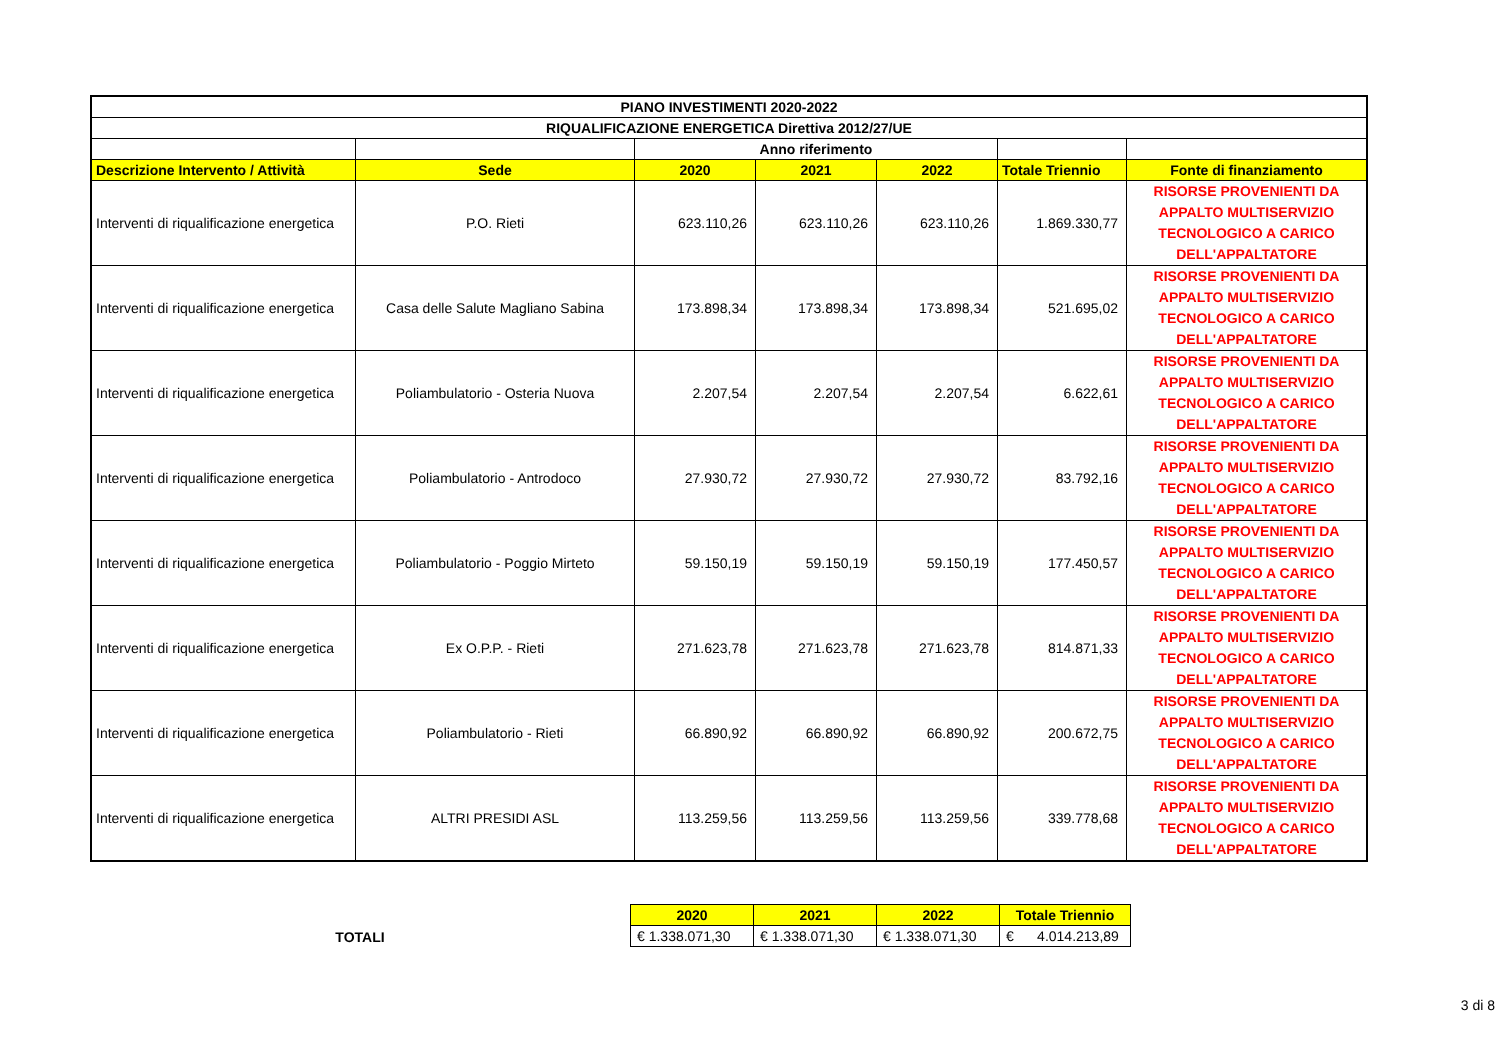| PIANO INVESTIMENTI 2020-2022 | | | | | | |
| --- | --- | --- | --- | --- | --- | --- |
| RIQUALIFICAZIONE ENERGETICA Direttiva 2012/27/UE | | | | | | |
| | | Anno riferimento | | | | |
| Descrizione Intervento / Attività | Sede | 2020 | 2021 | 2022 | Totale Triennio | Fonte di finanziamento |
| Interventi di riqualificazione energetica | P.O. Rieti | 623.110,26 | 623.110,26 | 623.110,26 | 1.869.330,77 | RISORSE PROVENIENTI DA APPALTO MULTISERVIZIO TECNOLOGICO A CARICO DELL'APPALTATORE |
| Interventi di riqualificazione energetica | Casa delle Salute Magliano Sabina | 173.898,34 | 173.898,34 | 173.898,34 | 521.695,02 | RISORSE PROVENIENTI DA APPALTO MULTISERVIZIO TECNOLOGICO A CARICO DELL'APPALTATORE |
| Interventi di riqualificazione energetica | Poliambulatorio - Osteria Nuova | 2.207,54 | 2.207,54 | 2.207,54 | 6.622,61 | RISORSE PROVENIENTI DA APPALTO MULTISERVIZIO TECNOLOGICO A CARICO DELL'APPALTATORE |
| Interventi di riqualificazione energetica | Poliambulatorio - Antrodoco | 27.930,72 | 27.930,72 | 27.930,72 | 83.792,16 | RISORSE PROVENIENTI DA APPALTO MULTISERVIZIO TECNOLOGICO A CARICO DELL'APPALTATORE |
| Interventi di riqualificazione energetica | Poliambulatorio - Poggio Mirteto | 59.150,19 | 59.150,19 | 59.150,19 | 177.450,57 | RISORSE PROVENIENTI DA APPALTO MULTISERVIZIO TECNOLOGICO A CARICO DELL'APPALTATORE |
| Interventi di riqualificazione energetica | Ex O.P.P. - Rieti | 271.623,78 | 271.623,78 | 271.623,78 | 814.871,33 | RISORSE PROVENIENTI DA APPALTO MULTISERVIZIO TECNOLOGICO A CARICO DELL'APPALTATORE |
| Interventi di riqualificazione energetica | Poliambulatorio - Rieti | 66.890,92 | 66.890,92 | 66.890,92 | 200.672,75 | RISORSE PROVENIENTI DA APPALTO MULTISERVIZIO TECNOLOGICO A CARICO DELL'APPALTATORE |
| Interventi di riqualificazione energetica | ALTRI PRESIDI ASL | 113.259,56 | 113.259,56 | 113.259,56 | 339.778,68 | RISORSE PROVENIENTI DA APPALTO MULTISERVIZIO TECNOLOGICO A CARICO DELL'APPALTATORE |
TOTALI
| 2020 | 2021 | 2022 | Totale Triennio |
| --- | --- | --- | --- |
| € 1.338.071,30 | € 1.338.071,30 | € 1.338.071,30 | € 4.014.213,89 |
3 di 8